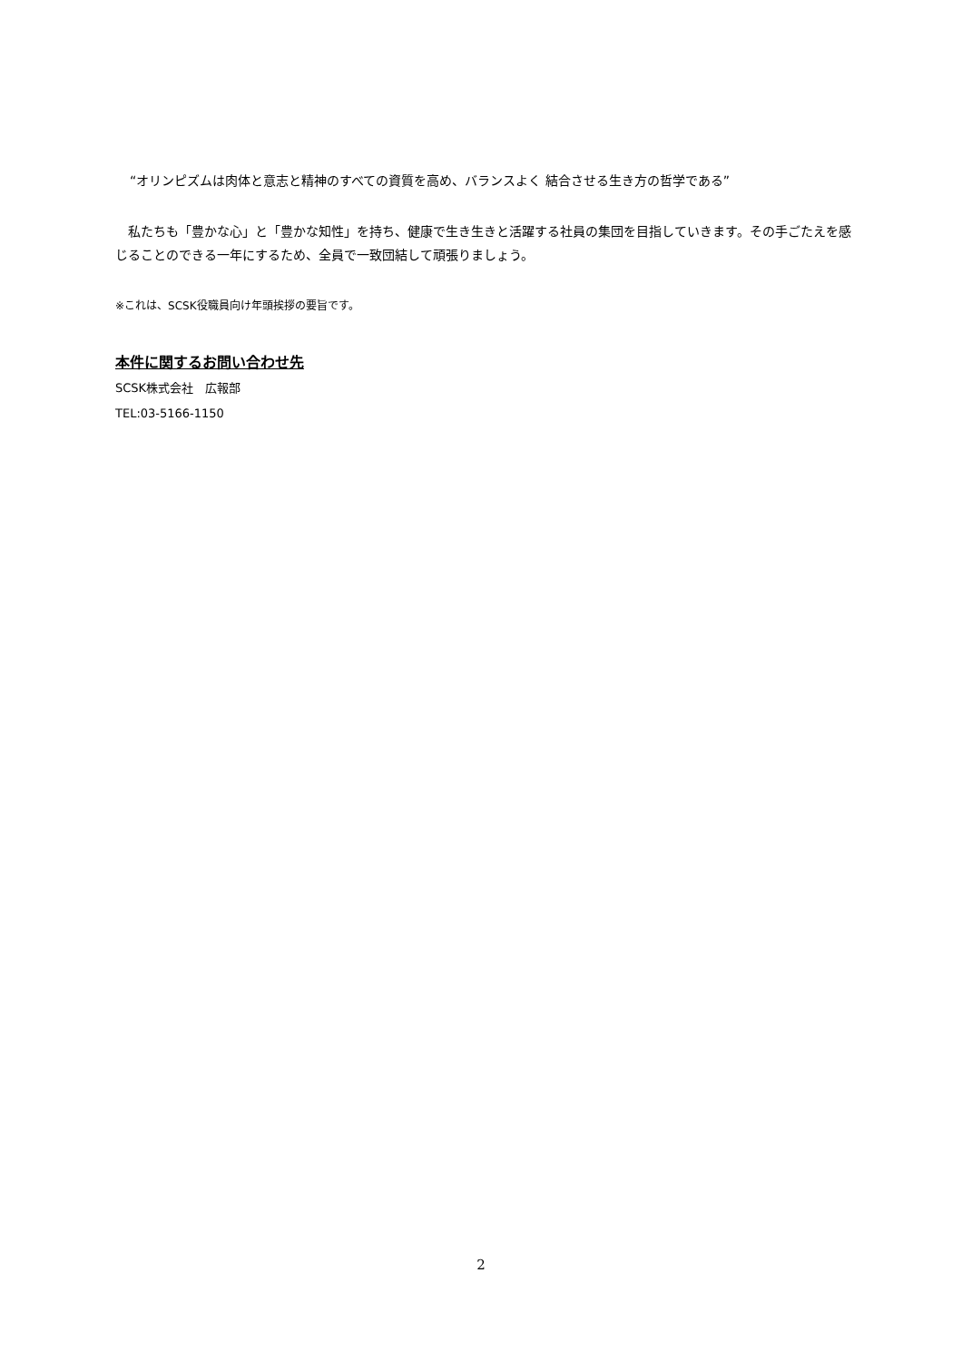“オリンピズムは肉体と意志と精神のすべての資質を高め、バランスよく 結合させる生き方の哲学である”
　私たちも「豊かな心」と「豊かな知性」を持ち、健康で生き生きと活躍する社員の集団を目指していきます。その手ごたえを感じることのできる一年にするため、全員で一致団結して頑張りましょう。
※これは、SCSK役職員向け年頭挨拶の要旨です。
本件に関するお問い合わせ先
SCSK株式会社　広報部
TEL:03-5166-1150
2